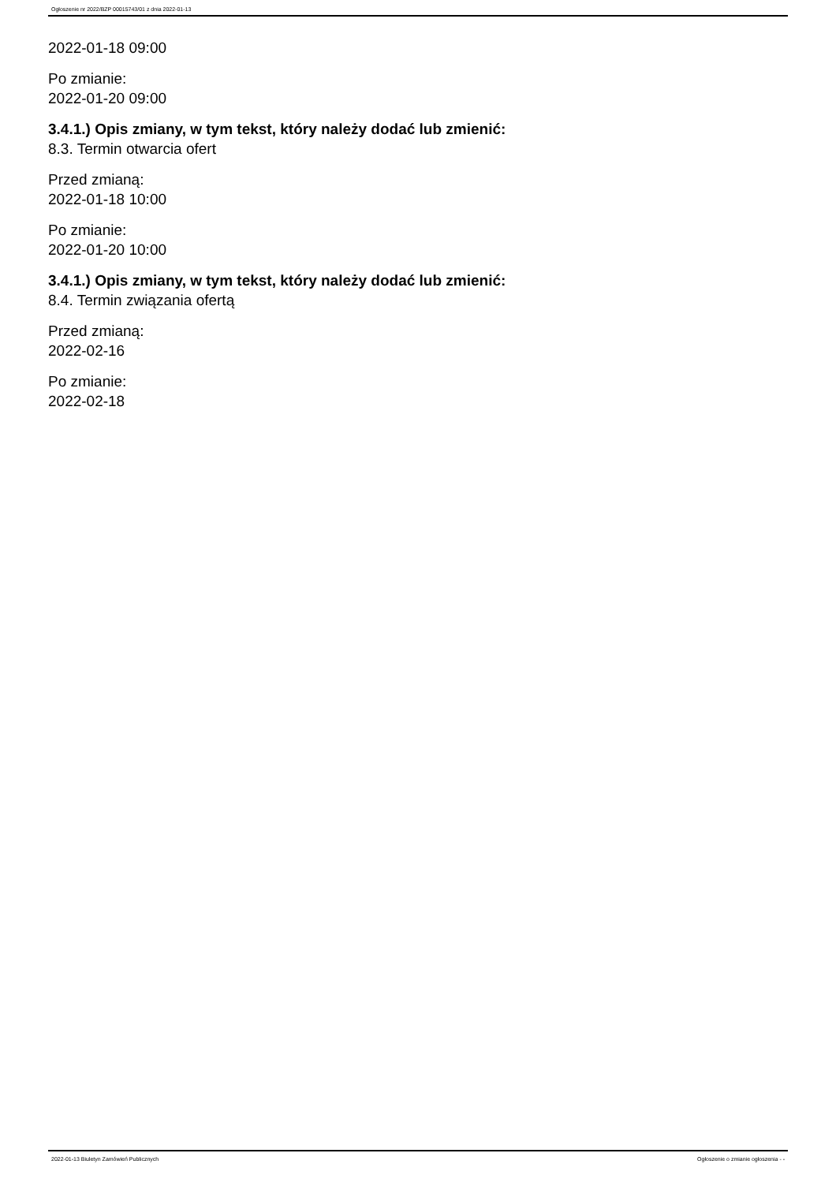Ogłoszenie nr 2022/BZP 00015743/01 z dnia 2022-01-13
2022-01-18 09:00
Po zmianie:
2022-01-20 09:00
3.4.1.) Opis zmiany, w tym tekst, który należy dodać lub zmienić:
8.3. Termin otwarcia ofert
Przed zmianą:
2022-01-18 10:00
Po zmianie:
2022-01-20 10:00
3.4.1.) Opis zmiany, w tym tekst, który należy dodać lub zmienić:
8.4. Termin związania ofertą
Przed zmianą:
2022-02-16
Po zmianie:
2022-02-18
2022-01-13 Biuletyn Zamówień Publicznych Ogłoszenie o zmianie ogłoszenia - -